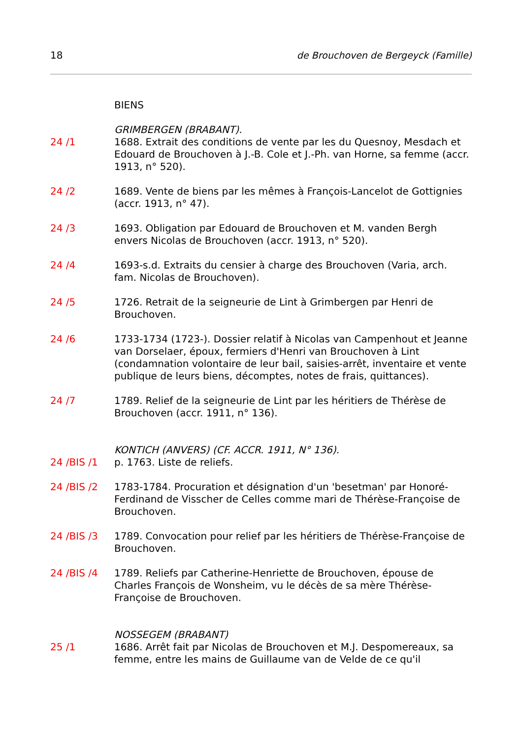18 de Brouchoven de Bergeyck (Famille)
BIENS
GRIMBERGEN (BRABANT).
24 /1 1688. Extrait des conditions de vente par les du Quesnoy, Mesdach et Edouard de Brouchoven à J.-B. Cole et J.-Ph. van Horne, sa femme (accr. 1913, n° 520).
24 /2 1689. Vente de biens par les mêmes à François-Lancelot de Gottignies (accr. 1913, n° 47).
24 /3 1693. Obligation par Edouard de Brouchoven et M. vanden Bergh envers Nicolas de Brouchoven (accr. 1913, n° 520).
24 /4 1693-s.d. Extraits du censier à charge des Brouchoven (Varia, arch. fam. Nicolas de Brouchoven).
24 /5 1726. Retrait de la seigneurie de Lint à Grimbergen par Henri de Brouchoven.
24 /6 1733-1734 (1723-). Dossier relatif à Nicolas van Campenhout et Jeanne van Dorselaer, époux, fermiers d'Henri van Brouchoven à Lint (condamnation volontaire de leur bail, saisies-arrêt, inventaire et vente publique de leurs biens, décomptes, notes de frais, quittances).
24 /7 1789. Relief de la seigneurie de Lint par les héritiers de Thérèse de Brouchoven (accr. 1911, n° 136).
KONTICH (ANVERS) (CF. ACCR. 1911, N° 136).
24 /BIS /1 p. 1763. Liste de reliefs.
24 /BIS /2 1783-1784. Procuration et désignation d'un 'besetman' par Honoré-Ferdinand de Visscher de Celles comme mari de Thérèse-Françoise de Brouchoven.
24 /BIS /3 1789. Convocation pour relief par les héritiers de Thérèse-Françoise de Brouchoven.
24 /BIS /4 1789. Reliefs par Catherine-Henriette de Brouchoven, épouse de Charles François de Wonsheim, vu le décès de sa mère Thérèse-Françoise de Brouchoven.
NOSSEGEM (BRABANT)
25 /1 1686. Arrêt fait par Nicolas de Brouchoven et M.J. Despomereaux, sa femme, entre les mains de Guillaume van de Velde de ce qu'il